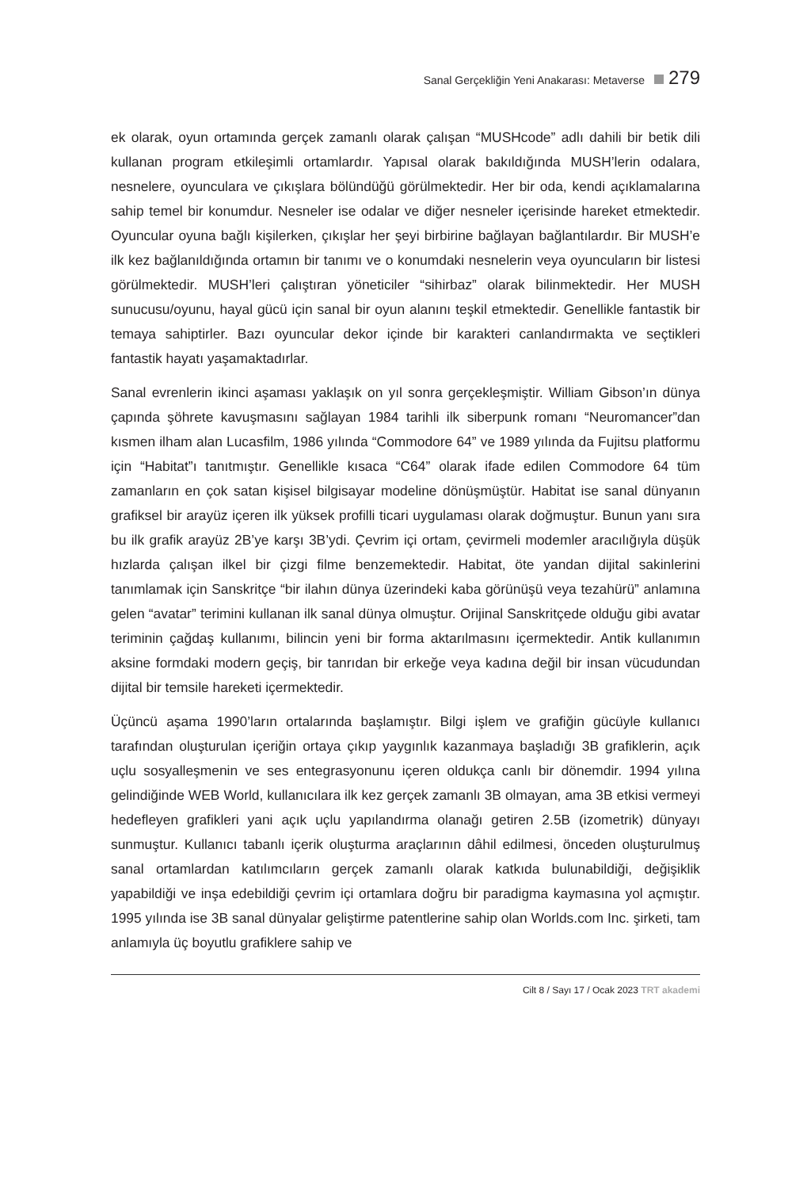Sanal Gerçekliğin Yeni Anakarası: Metaverse 279
ek olarak, oyun ortamında gerçek zamanlı olarak çalışan “MUSHcode” adlı dahili bir betik dili kullanan program etkileşimli ortamlardır. Yapısal olarak bakıldığında MUSH’lerin odalara, nesnelere, oyunculara ve çıkışlara bölündüğü görülmektedir. Her bir oda, kendi açıklamalarına sahip temel bir konumdur. Nesneler ise odalar ve diğer nesneler içerisinde hareket etmektedir. Oyuncular oyuna bağlı kişilerken, çıkışlar her şeyi birbirine bağlayan bağlantılardır. Bir MUSH’e ilk kez bağlanıldığında ortamın bir tanımı ve o konumdaki nesnelerin veya oyuncuların bir listesi görülmektedir. MUSH’leri çalıştıran yöneticiler “sihirbaz” olarak bilinmektedir. Her MUSH sunucusu/oyunu, hayal gücü için sanal bir oyun alanını teşkil etmektedir. Genellikle fantastik bir temaya sahiptirler. Bazı oyuncular dekor içinde bir karakteri canlandırmakta ve seçtikleri fantastik hayatı yaşamaktadırlar.
Sanal evrenlerin ikinci aşaması yaklaşık on yıl sonra gerçekleşmiştir. William Gibson’ın dünya çapında şöhrete kavuşmasını sağlayan 1984 tarihli ilk siberpunk romanı “Neuromancer”dan kısmen ilham alan Lucasfilm, 1986 yılında “Commodore 64” ve 1989 yılında da Fujitsu platformu için “Habitat”ı tanıtmıştır. Genellikle kısaca “C64” olarak ifade edilen Commodore 64 tüm zamanların en çok satan kişisel bilgisayar modeline dönüşmüştür. Habitat ise sanal dünyanın grafiksel bir arayüz içeren ilk yüksek profilli ticari uygulaması olarak doğmuştur. Bunun yanı sıra bu ilk grafik arayüz 2B’ye karşı 3B’ydi. Çevrim içi ortam, çevirmeli modemler aracılığıyla düşük hızlarda çalışan ilkel bir çizgi filme benzemektedir. Habitat, öte yandan dijital sakinlerini tanımlamak için Sanskritçe “bir ilahın dünya üzerindeki kaba görünüşü veya tezahürü” anlamına gelen “avatar” terimini kullanan ilk sanal dünya olmuştur. Orijinal Sanskritçede olduğu gibi avatar teriminin çağdaş kullanımı, bilincin yeni bir forma aktarılmasını içermektedir. Antik kullanımın aksine formdaki modern geçiş, bir tanrıdan bir erkeğe veya kadına değil bir insan vücudundan dijital bir temsile hareketi içermektedir.
Üçüncü aşama 1990’ların ortalarında başlamıştır. Bilgi işlem ve grafiğin gücüyle kullanıcı tarafından oluşturulan içeriğin ortaya çıkıp yaygınlık kazanmaya başladığı 3B grafiklerin, açık uçlu sosyalleşmenin ve ses entegrasyonunu içeren oldukça canlı bir dönemdir. 1994 yılına gelindiğinde WEB World, kullanıcılara ilk kez gerçek zamanlı 3B olmayan, ama 3B etkisi vermeyi hedefleyen grafikleri yani açık uçlu yapılandırma olanağı getiren 2.5B (izometrik) dünyayı sunmuştur. Kullanıcı tabanlı içerik oluşturma araçlarının dâhil edilmesi, önceden oluşturulmuş sanal ortamlardan katılımcıların gerçek zamanlı olarak katkıda bulunabildiği, değişiklik yapabildiği ve inşa edebildiği çevrim içi ortamlara doğru bir paradigma kaymasına yol açmıştır. 1995 yılında ise 3B sanal dünyalar geliştirme patentlerine sahip olan Worlds.com Inc. şirketi, tam anlamıyla üç boyutlu grafiklere sahip ve
Cilt 8 / Sayı 17 / Ocak 2023 TRT akademi